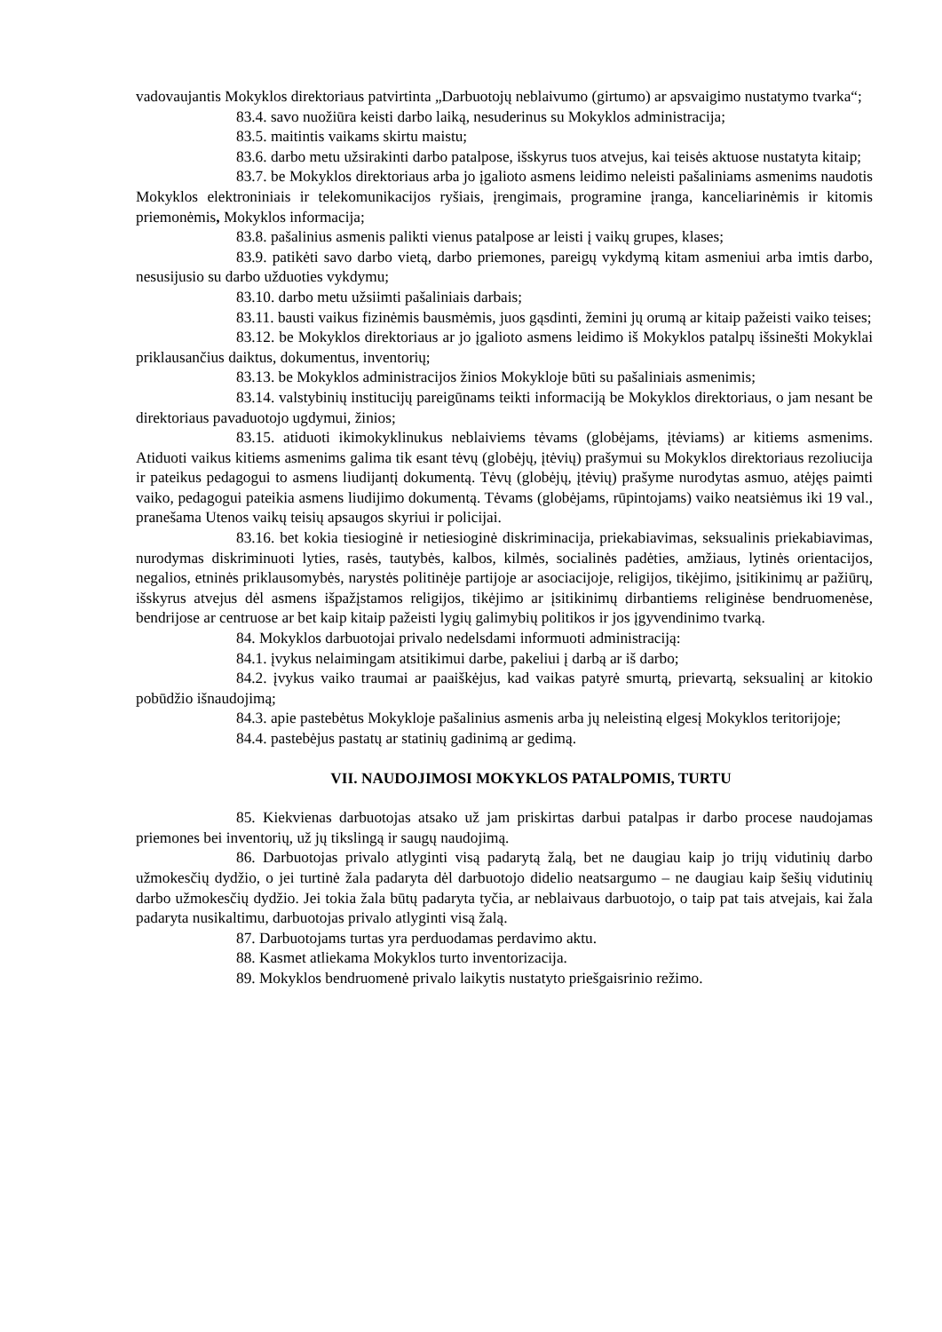vadovaujantis Mokyklos direktoriaus patvirtinta „Darbuotojų neblaivumo (girtumo) ar apsvaigimo nustatymo tvarka“;
83.4. savo nuožiūra keisti darbo laiką, nesuderinus su Mokyklos administracija;
83.5. maitintis vaikams skirtu maistu;
83.6. darbo metu užsirakinti darbo patalpose, išskyrus tuos atvejus, kai teisės aktuose nustatyta kitaip;
83.7. be Mokyklos direktoriaus arba jo įgalioto asmens leidimo neleisti pašaliniams asmenims naudotis Mokyklos elektroniniais ir telekomunikacijos ryšiais, įrengimais, programine įranga, kanceliarinėmis ir kitomis priemonėmis, Mokyklos informacija;
83.8. pašalinius asmenis palikti vienus patalpose ar leisti į vaikų grupes, klases;
83.9. patikėti savo darbo vietą, darbo priemones, pareigų vykdymą kitam asmeniui arba imtis darbo, nesusijusio su darbo užduoties vykdymu;
83.10. darbo metu užsiimti pašaliniais darbais;
83.11. bausti vaikus fizinėmis bausmėmis, juos gąsdinti, žemini jų orumą ar kitaip pažeisti vaiko teises;
83.12. be Mokyklos direktoriaus ar jo įgalioto asmens leidimo iš Mokyklos patalpų išsinešti Mokyklai priklausančius daiktus, dokumentus, inventorių;
83.13. be Mokyklos administracijos žinios Mokykloje būti su pašaliniais asmenimis;
83.14. valstybinių institucijų pareigūnams teikti informaciją be Mokyklos direktoriaus, o jam nesant be direktoriaus pavaduotojo ugdymui, žinios;
83.15. atiduoti ikimokyklinukus neblaiviems tėvams (globėjams, įtėviams) ar kitiems asmenims. Atiduoti vaikus kitiems asmenims galima tik esant tėvų (globėjų, įtėvių) prašymui su Mokyklos direktoriaus rezoliucija ir pateikus pedagogui to asmens liudijantį dokumentą. Tėvų (globėjų, įtėvių) prašyme nurodytas asmuo, atėjęs paimti vaiko, pedagogui pateikia asmens liudijimo dokumentą. Tėvams (globėjams, rūpintojams) vaiko neatsiėmus iki 19 val., pranešama Utenos vaikų teisių apsaugos skyriui ir policijai.
83.16. bet kokia tiesioginė ir netiesioginė diskriminacija, priekabiavimas, seksualinis priekabiavimas, nurodymas diskriminuoti lyties, rasės, tautybės, kalbos, kilmės, socialinės padėties, amžiaus, lytinės orientacijos, negalios, etninės priklausomybės, narystės politinėje partijoje ar asociacijoje, religijos, tikėjimo, įsitikinimų ar pažiūrų, išskyrus atvejus dėl asmens išpažįstamos religijos, tikėjimo ar įsitikinimų dirbantiems religinėse bendruomenėse, bendrijose ar centruose ar bet kaip kitaip pažeisti lygių galimybių politikos ir jos įgyvendinimo tvarką.
84. Mokyklos darbuotojai privalo nedelsdami informuoti administraciją:
84.1. įvykus nelaimingam atsitikimui darbe, pakeliui į darbą ar iš darbo;
84.2. įvykus vaiko traumai ar paaiškėjus, kad vaikas patyrė smurtą, prievartą, seksualinį ar kitokio pobūdžio išnaudojimą;
84.3. apie pastebėtus Mokykloje pašalinius asmenis arba jų neleistiną elgesį Mokyklos teritorijoje;
84.4. pastebėjus pastatų ar statinių gadinimą ar gedimą.
VII. NAUDOJIMOSI MOKYKLOS PATALPOMIS, TURTU
85. Kiekvienas darbuotojas atsako už jam priskirtas darbui patalpas ir darbo procese naudojamas priemones bei inventorių, už jų tikslingą ir saugų naudojimą.
86. Darbuotojas privalo atlyginti visą padarytą žalą, bet ne daugiau kaip jo trijų vidutinių darbo užmokesčių dydžio, o jei turtinė žala padaryta dėl darbuotojo didelio neatsargumo – ne daugiau kaip šešių vidutinių darbo užmokesčių dydžio. Jei tokia žala būtų padaryta tyčia, ar neblaivaus darbuotojo, o taip pat tais atvejais, kai žala padaryta nusikaltimu, darbuotojas privalo atlyginti visą žalą.
87. Darbuotojams turtas yra perduodamas perdavimo aktu.
88. Kasmet atliekama Mokyklos turto inventorizacija.
89. Mokyklos bendruomenė privalo laikytis nustatyto priešgaisrinio režimo.